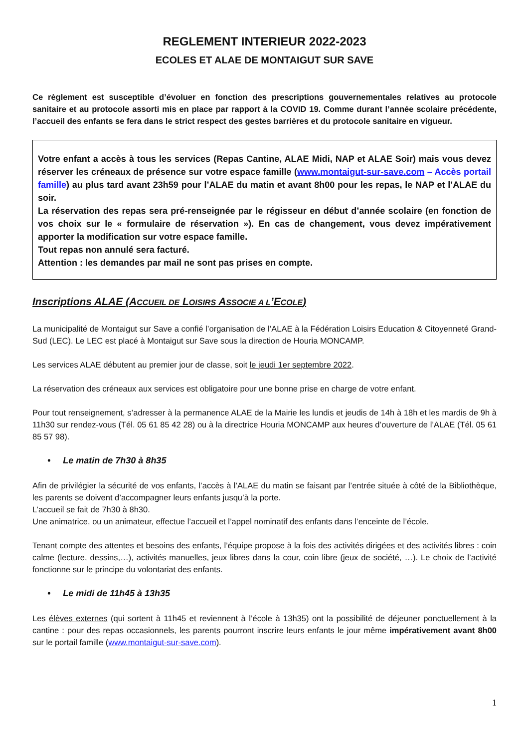REGLEMENT INTERIEUR 2022-2023
ECOLES ET ALAE DE MONTAIGUT SUR SAVE
Ce règlement est susceptible d’évoluer en fonction des prescriptions gouvernementales relatives au protocole sanitaire et au protocole assorti mis en place par rapport à la COVID 19. Comme durant l’année scolaire précédente, l’accueil des enfants se fera dans le strict respect des gestes barrières et du protocole sanitaire en vigueur.
Votre enfant a accès à tous les services (Repas Cantine, ALAE Midi, NAP et ALAE Soir) mais vous devez réserver les créneaux de présence sur votre espace famille (www.montaigut-sur-save.com – Accès portail famille) au plus tard avant 23h59 pour l’ALAE du matin et avant 8h00 pour les repas, le NAP et l’ALAE du soir.
La réservation des repas sera pré-renseignée par le régisseur en début d’année scolaire (en fonction de vos choix sur le « formulaire de réservation »). En cas de changement, vous devez impérativement apporter la modification sur votre espace famille.
Tout repas non annulé sera facturé.
Attention : les demandes par mail ne sont pas prises en compte.
Inscriptions ALAE (ACCUEIL DE LOISIRS ASSOCIE A L’ECOLE)
La municipalité de Montaigut sur Save a confié l’organisation de l’ALAE à la Fédération Loisirs Education & Citoyenneté Grand-Sud (LEC). Le LEC est placé à Montaigut sur Save sous la direction de Houria MONCAMP.
Les services ALAE débutent au premier jour de classe, soit le jeudi 1er septembre 2022.
La réservation des créneaux aux services est obligatoire pour une bonne prise en charge de votre enfant.
Pour tout renseignement, s’adresser à la permanence ALAE de la Mairie les lundis et jeudis de 14h à 18h et les mardis de 9h à 11h30 sur rendez-vous (Tél. 05 61 85 42 28) ou à la directrice Houria MONCAMP aux heures d’ouverture de l’ALAE (Tél. 05 61 85 57 98).
• Le matin de 7h30 à 8h35
Afin de privilégier la sécurité de vos enfants, l’accès à l’ALAE du matin se faisant par l’entrée située à côté de la Bibliothèque, les parents se doivent d’accompagner leurs enfants jusqu’à la porte.
L’accueil se fait de 7h30 à 8h30.
Une animatrice, ou un animateur, effectue l’accueil et l’appel nominatif des enfants dans l’enceinte de l’école.
Tenant compte des attentes et besoins des enfants, l’équipe propose à la fois des activités dirigées et des activités libres : coin calme (lecture, dessins,…), activités manuelles, jeux libres dans la cour, coin libre (jeux de société, …). Le choix de l’activité fonctionne sur le principe du volontariat des enfants.
• Le midi de 11h45 à 13h35
Les élèves externes (qui sortent à 11h45 et reviennent à l’école à 13h35) ont la possibilité de déjeuner ponctuellement à la cantine : pour des repas occasionnels, les parents pourront inscrire leurs enfants le jour même impérativement avant 8h00 sur le portail famille (www.montaigut-sur-save.com).
1